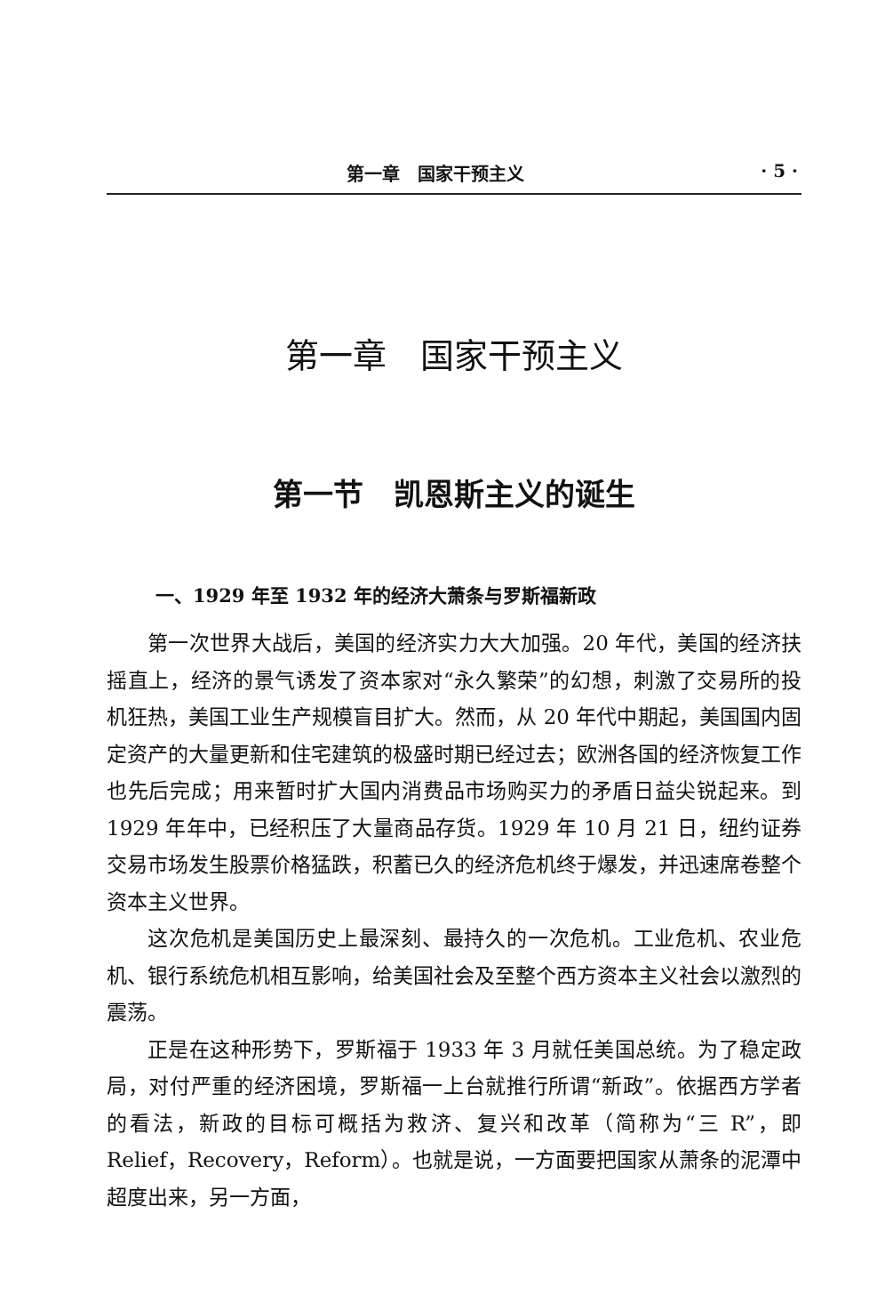第一章　国家干预主义 · 5 ·
第一章　国家干预主义
第一节　凯恩斯主义的诞生
一、1929 年至 1932 年的经济大萧条与罗斯福新政
第一次世界大战后，美国的经济实力大大加强。20 年代，美国的经济扶摇直上，经济的景气诱发了资本家对“永久繁荣”的幻想，刺激了交易所的投机狂热，美国工业生产规模盲目扩大。然而，从 20 年代中期起，美国国内固定资产的大量更新和住宅建筑的极盛时期已经过去；欧洲各国的经济恢复工作也先后完成；用来暂时扩大国内消费品市场购买力的矛盾日益尖锐起来。到 1929 年年中，已经积压了大量商品存货。1929 年 10 月 21 日，纽约证券交易市场发生股票价格猛跌，积蓄已久的经济危机终于爆发，并迅速席卷整个资本主义世界。
这次危机是美国历史上最深刻、最持久的一次危机。工业危机、农业危机、银行系统危机相互影响，给美国社会及至整个西方资本主义社会以激烈的震荡。
正是在这种形势下，罗斯福于 1933 年 3 月就任美国总统。为了稳定政局，对付严重的经济困境，罗斯福一上台就推行所谓“新政”。依据西方学者的看法，新政的目标可概括为救济、复兴和改革（简称为“三 R”，即 Relief，Recovery，Reform）。也就是说，一方面要把国家从萧条的泥潭中超度出来，另一方面，